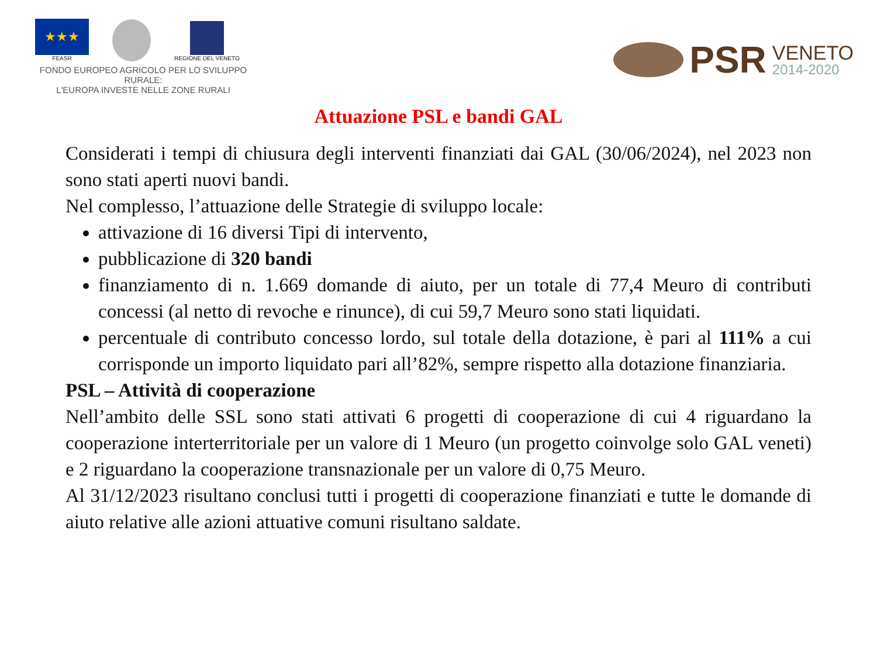★★★
FEASR
REGIONE DEL VENETO
FONDO EUROPEO AGRICOLO PER LO SVILUPPO RURALE:
L'EUROPA INVESTE NELLE ZONE RURALI
PSR VENETO
2014-2020
Attuazione PSL e bandi GAL
Considerati i tempi di chiusura degli interventi finanziati dai GAL (30/06/2024), nel 2023 non sono stati aperti nuovi bandi.
Nel complesso, l’attuazione delle Strategie di sviluppo locale:
attivazione di 16 diversi Tipi di intervento,
pubblicazione di 320 bandi
finanziamento di n. 1.669 domande di aiuto, per un totale di 77,4 Meuro di contributi concessi (al netto di revoche e rinunce), di cui 59,7 Meuro sono stati liquidati.
percentuale di contributo concesso lordo, sul totale della dotazione, è pari al 111% a cui corrisponde un importo liquidato pari all’82%, sempre rispetto alla dotazione finanziaria.
PSL – Attività di cooperazione
Nell’ambito delle SSL sono stati attivati 6 progetti di cooperazione di cui 4 riguardano la cooperazione interterritoriale per un valore di 1 Meuro (un progetto coinvolge solo GAL veneti) e 2 riguardano la cooperazione transnazionale per un valore di 0,75 Meuro.
Al 31/12/2023 risultano conclusi tutti i progetti di cooperazione finanziati e tutte le domande di aiuto relative alle azioni attuative comuni risultano saldate.